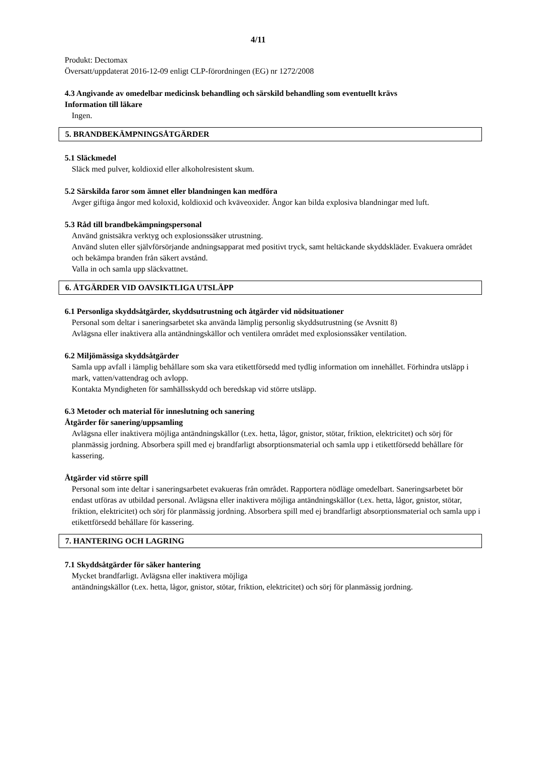4/11
Produkt: Dectomax
Översatt/uppdaterat 2016-12-09 enligt CLP-förordningen (EG) nr 1272/2008
4.3 Angivande av omedelbar medicinsk behandling och särskild behandling som eventuellt krävs
Information till läkare
Ingen.
5. BRANDBEKÄMPNINGSÅTGÄRDER
5.1 Släckmedel
Släck med pulver, koldioxid eller alkoholresistent skum.
5.2 Särskilda faror som ämnet eller blandningen kan medföra
Avger giftiga ångor med koloxid, koldioxid och kväveoxider. Ångor kan bilda explosiva blandningar med luft.
5.3 Råd till brandbekämpningspersonal
Använd gnistsäkra verktyg och explosionssäker utrustning.
Använd sluten eller självförsörjande andningsapparat med positivt tryck, samt heltäckande skyddskläder. Evakuera området och bekämpa branden från säkert avstånd.
Valla in och samla upp släckvattnet.
6. ÅTGÄRDER VID OAVSIKTLIGA UTSLÄPP
6.1 Personliga skyddsåtgärder, skyddsutrustning och åtgärder vid nödsituationer
Personal som deltar i saneringsarbetet ska använda lämplig personlig skyddsutrustning (se Avsnitt 8)
Avlägsna eller inaktivera alla antändningskällor och ventilera området med explosionssäker ventilation.
6.2 Miljömässiga skyddsåtgärder
Samla upp avfall i lämplig behållare som ska vara etikettförsedd med tydlig information om innehållet. Förhindra utsläpp i mark, vatten/vattendrag och avlopp.
Kontakta Myndigheten för samhällsskydd och beredskap vid större utsläpp.
6.3 Metoder och material för inneslutning och sanering
Åtgärder för sanering/uppsamling
Avlägsna eller inaktivera möjliga antändningskällor (t.ex. hetta, lågor, gnistor, stötar, friktion, elektricitet) och sörj för planmässig jordning. Absorbera spill med ej brandfarligt absorptionsmaterial och samla upp i etikettförsedd behållare för kassering.
Åtgärder vid större spill
Personal som inte deltar i saneringsarbetet evakueras från området. Rapportera nödläge omedelbart. Saneringsarbetet bör endast utföras av utbildad personal. Avlägsna eller inaktivera möjliga antändningskällor (t.ex. hetta, lågor, gnistor, stötar, friktion, elektricitet) och sörj för planmässig jordning. Absorbera spill med ej brandfarligt absorptionsmaterial och samla upp i etikettförsedd behållare för kassering.
7. HANTERING OCH LAGRING
7.1 Skyddsåtgärder för säker hantering
Mycket brandfarligt. Avlägsna eller inaktivera möjliga
antändningskällor (t.ex. hetta, lågor, gnistor, stötar, friktion, elektricitet) och sörj för planmässig jordning.